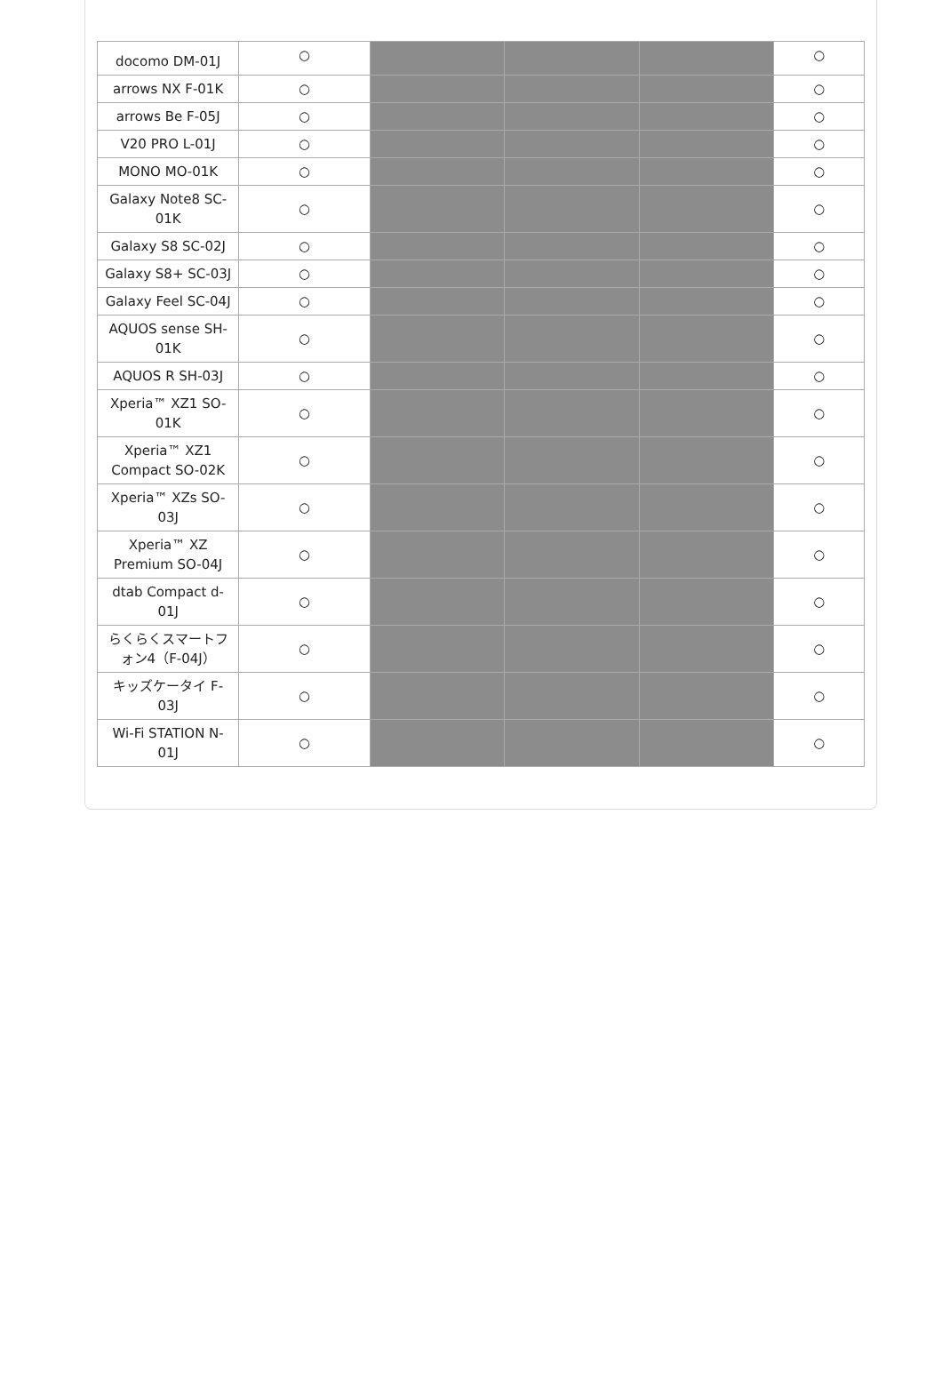| docomo DM-01J | ○ | | | | ○ |
| arrows NX F-01K | ○ | | | | ○ |
| arrows Be F-05J | ○ | | | | ○ |
| V20 PRO L-01J | ○ | | | | ○ |
| MONO MO-01K | ○ | | | | ○ |
| Galaxy Note8 SC-01K | ○ | | | | ○ |
| Galaxy S8 SC-02J | ○ | | | | ○ |
| Galaxy S8+ SC-03J | ○ | | | | ○ |
| Galaxy Feel SC-04J | ○ | | | | ○ |
| AQUOS sense SH-01K | ○ | | | | ○ |
| AQUOS R SH-03J | ○ | | | | ○ |
| Xperia™ XZ1 SO-01K | ○ | | | | ○ |
| Xperia™ XZ1 Compact SO-02K | ○ | | | | ○ |
| Xperia™ XZs SO-03J | ○ | | | | ○ |
| Xperia™ XZ Premium SO-04J | ○ | | | | ○ |
| dtab Compact d-01J | ○ | | | | ○ |
| らくらくスマートフォン4（F-04J） | ○ | | | | ○ |
| キッズケータイ F-03J | ○ | | | | ○ |
| Wi-Fi STATION N-01J | ○ | | | | ○ |